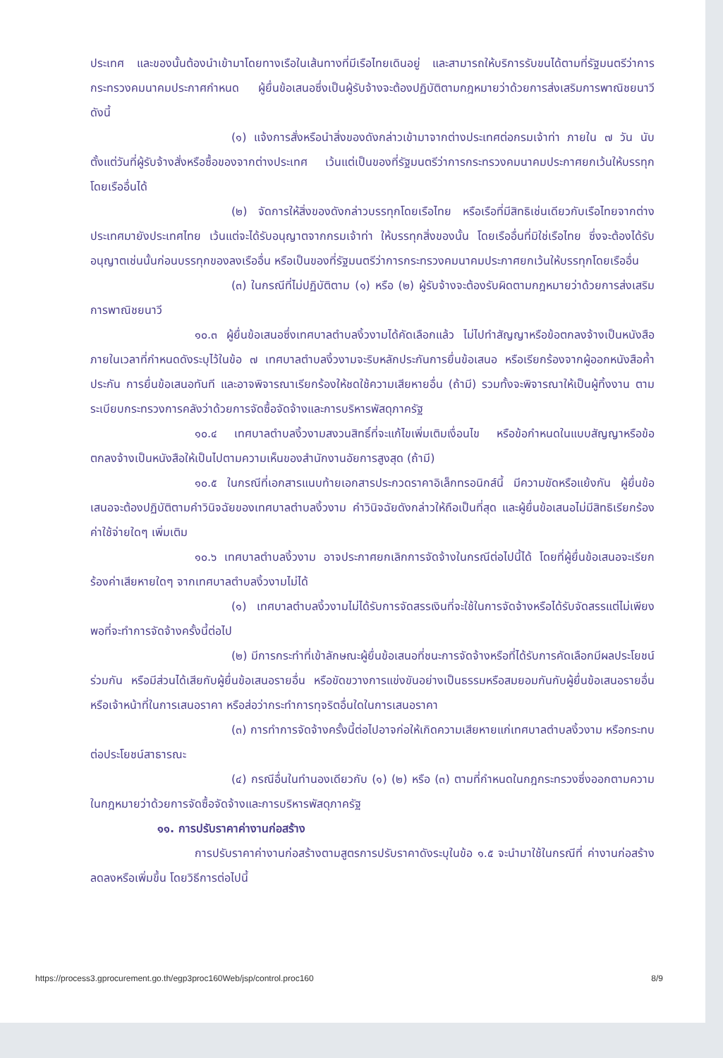ประเทศ และของนั้นต้องนำเข้ามาโดยทางเรือในเส้นทางที่มีเรือไทยเดินอยู่ และสามารถให้บริการรับขนได้ตามที่รัฐมนตรีว่าการกระทรวงคมนาคมประกาศกำหนด ผู้ยื่นข้อเสนอซึ่งเป็นผู้รับจ้างจะต้องปฏิบัติตามกฎหมายว่าด้วยการส่งเสริมการพาณิชยนาวี ดังนี้
(๑) แจ้งการสั่งหรือนำสิ่งของดังกล่าวเข้ามาจากต่างประเทศต่อกรมเจ้าท่า ภายใน ๗ วัน นับตั้งแต่วันที่ผู้รับจ้างสั่งหรือซื้อของจากต่างประเทศ เว้นแต่เป็นของที่รัฐมนตรีว่าการกระทรวงคมนาคมประกาศยกเว้นให้บรรทุกโดยเรืออื่นได้
(๒) จัดการให้สิ่งของดังกล่าวบรรทุกโดยเรือไทย หรือเรือที่มีสิทธิเช่นเดียวกับเรือไทยจากต่างประเทศมายังประเทศไทย เว้นแต่จะได้รับอนุญาตจากกรมเจ้าท่า ให้บรรทุกสิ่งของนั้น โดยเรืออื่นที่มิใช่เรือไทย ซึ่งจะต้องได้รับอนุญาตเช่นนั้นก่อนบรรทุกของลงเรืออื่น หรือเป็นของที่รัฐมนตรีว่าการกระทรวงคมนาคมประกาศยกเว้นให้บรรทุกโดยเรืออื่น
(๓) ในกรณีที่ไม่ปฏิบัติตาม (๑) หรือ (๒) ผู้รับจ้างจะต้องรับผิดตามกฎหมายว่าด้วยการส่งเสริมการพาณิชยนาวี
๑๐.๓ ผู้ยื่นข้อเสนอซึ่งเทศบาลตำบลงิ้วงามได้คัดเลือกแล้ว ไม่ไปทำสัญญาหรือข้อตกลงจ้างเป็นหนังสือภายในเวลาที่กำหนดดังระบุไว้ในข้อ ๗ เทศบาลตำบลงิ้วงามจะริบหลักประกันการยื่นข้อเสนอ หรือเรียกร้องจากผู้ออกหนังสือค้ำประกัน การยื่นข้อเสนอทันที และอาจพิจารณาเรียกร้องให้ชดใช้ความเสียหายอื่น (ถ้ามี) รวมทั้งจะพิจารณาให้เป็นผู้ทิ้งงาน ตามระเบียบกระทรวงการคลังว่าด้วยการจัดซื้อจัดจ้างและการบริหารพัสดุภาครัฐ
๑๐.๔ เทศบาลตำบลงิ้วงามสงวนสิทธิ์ที่จะแก้ไขเพิ่มเติมเงื่อนไข หรือข้อกำหนดในแบบสัญญาหรือข้อตกลงจ้างเป็นหนังสือให้เป็นไปตามความเห็นของสำนักงานอัยการสูงสุด (ถ้ามี)
๑๐.๕ ในกรณีที่เอกสารแนบท้ายเอกสารประกวดราคาอิเล็กทรอนิกส์นี้ มีความขัดหรือแย้งกัน ผู้ยื่นข้อเสนอจะต้องปฏิบัติตามคำวินิจฉัยของเทศบาลตำบลงิ้วงาม คำวินิจฉัยดังกล่าวให้ถือเป็นที่สุด และผู้ยื่นข้อเสนอไม่มีสิทธิเรียกร้องค่าใช้จ่ายใดๆ เพิ่มเติม
๑๐.๖ เทศบาลตำบลงิ้วงาม อาจประกาศยกเลิกการจัดจ้างในกรณีต่อไปนี้ได้ โดยที่ผู้ยื่นข้อเสนอจะเรียกร้องค่าเสียหายใดๆ จากเทศบาลตำบลงิ้วงามไม่ได้
(๑) เทศบาลตำบลงิ้วงามไม่ได้รับการจัดสรรเงินที่จะใช้ในการจัดจ้างหรือได้รับจัดสรรแต่ไม่เพียงพอที่จะทำการจัดจ้างครั้งนี้ต่อไป
(๒) มีการกระทำที่เข้าลักษณะผู้ยื่นข้อเสนอที่ชนะการจัดจ้างหรือที่ได้รับการคัดเลือกมีผลประโยชน์ร่วมกัน หรือมีส่วนได้เสียกับผู้ยื่นข้อเสนอรายอื่น หรือขัดขวางการแข่งขันอย่างเป็นธรรมหรือสมยอมกันกับผู้ยื่นข้อเสนอรายอื่น หรือเจ้าหน้าที่ในการเสนอราคา หรือส่อว่ากระทำการทุจริตอื่นใดในการเสนอราคา
(๓) การทำการจัดจ้างครั้งนี้ต่อไปอาจก่อให้เกิดความเสียหายแก่เทศบาลตำบลงิ้วงาม หรือกระทบต่อประโยชน์สาธารณะ
(๔) กรณีอื่นในทำนองเดียวกับ (๑) (๒) หรือ (๓) ตามที่กำหนดในกฎกระทรวงซึ่งออกตามความในกฎหมายว่าด้วยการจัดซื้อจัดจ้างและการบริหารพัสดุภาครัฐ
๑๑. การปรับราคาค่างานก่อสร้าง
การปรับราคาค่างานก่อสร้างตามสูตรการปรับราคาดังระบุในข้อ ๑.๕ จะนำมาใช้ในกรณีที่ ค่างานก่อสร้างลดลงหรือเพิ่มขึ้น โดยวิธีการต่อไปนี้
https://process3.gprocurement.go.th/egp3proc160Web/jsp/control.proc160 8/9